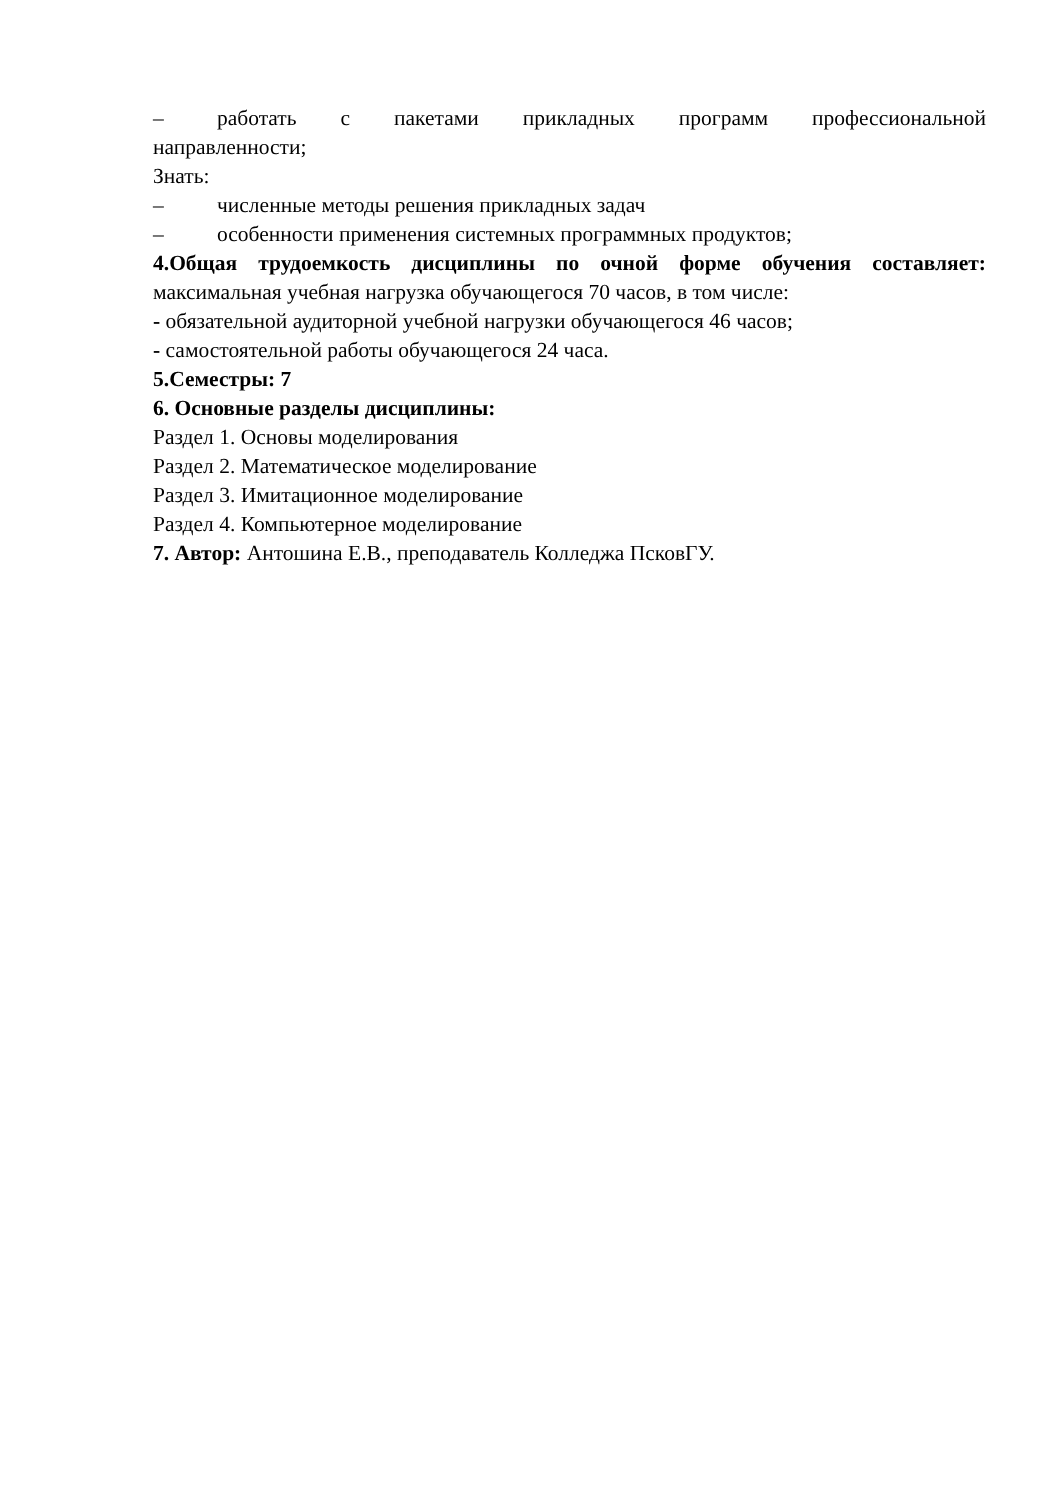– работать с пакетами прикладных программ профессиональной
направленности;
Знать:
– численные методы решения прикладных задач
– особенности применения системных программных продуктов;
4.Общая трудоемкость дисциплины по очной форме обучения составляет: максимальная учебная нагрузка обучающегося 70 часов, в том числе:
- обязательной аудиторной учебной нагрузки обучающегося 46 часов;
- самостоятельной работы обучающегося 24 часа.
5.Семестры: 7
6. Основные разделы дисциплины:
Раздел 1. Основы моделирования
Раздел 2. Математическое моделирование
Раздел 3. Имитационное моделирование
Раздел 4. Компьютерное моделирование
7. Автор: Антошина Е.В., преподаватель Колледжа ПсковГУ.